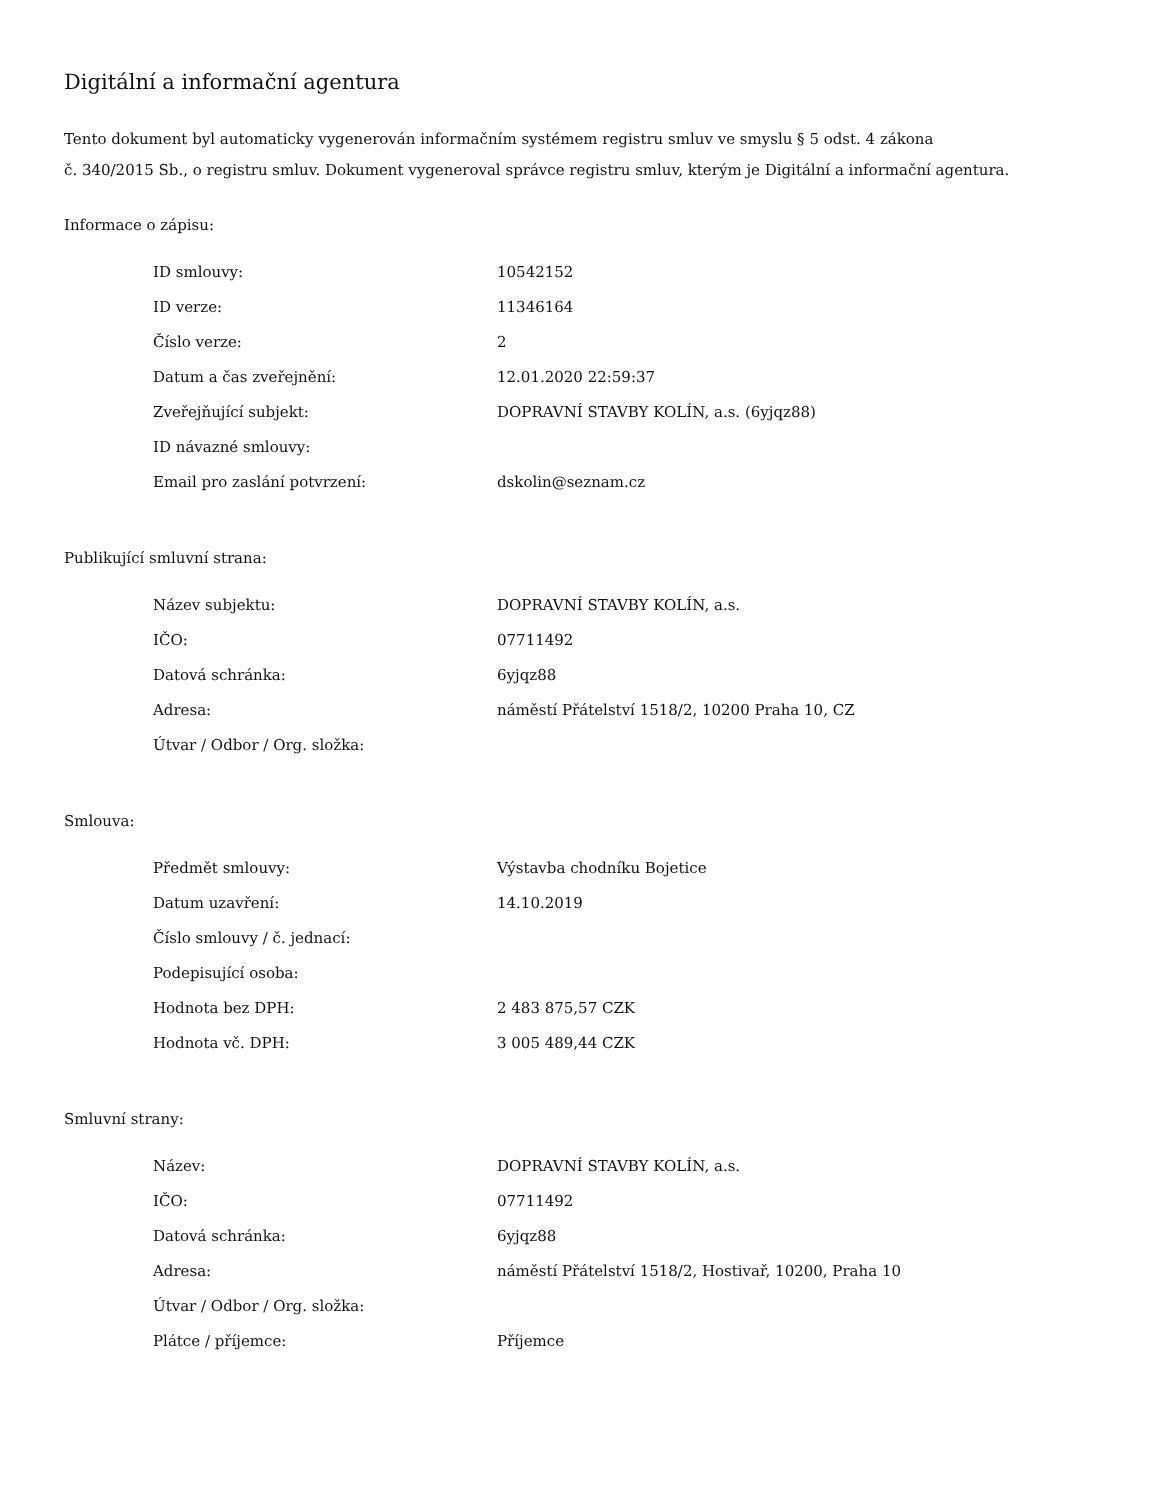Digitální a informační agentura
Tento dokument byl automaticky vygenerován informačním systémem registru smluv ve smyslu § 5 odst. 4 zákona
č. 340/2015 Sb., o registru smluv. Dokument vygeneroval správce registru smluv, kterým je Digitální a informační agentura.
Informace o zápisu:
| ID smlouvy: | 10542152 |
| ID verze: | 11346164 |
| Číslo verze: | 2 |
| Datum a čas zveřejnění: | 12.01.2020 22:59:37 |
| Zveřejňující subjekt: | DOPRAVNÍ STAVBY KOLÍN, a.s. (6yjqz88) |
| ID návazné smlouvy: | |
| Email pro zaslání potvrzení: | dskolin@seznam.cz |
Publikující smluvní strana:
| Název subjektu: | DOPRAVNÍ STAVBY KOLÍN, a.s. |
| IČO: | 07711492 |
| Datová schránka: | 6yjqz88 |
| Adresa: | náměstí Přátelství 1518/2, 10200 Praha 10, CZ |
| Útvar / Odbor / Org. složka: | |
Smlouva:
| Předmět smlouvy: | Výstavba chodníku Bojetice |
| Datum uzavření: | 14.10.2019 |
| Číslo smlouvy / č. jednací: | |
| Podepisující osoba: | |
| Hodnota bez DPH: | 2 483 875,57 CZK |
| Hodnota vč. DPH: | 3 005 489,44 CZK |
Smluvní strany:
| Název: | DOPRAVNÍ STAVBY KOLÍN, a.s. |
| IČO: | 07711492 |
| Datová schránka: | 6yjqz88 |
| Adresa: | náměstí Přátelství 1518/2, Hostivař, 10200, Praha 10 |
| Útvar / Odbor / Org. složka: | |
| Plátce / příjemce: | Příjemce |